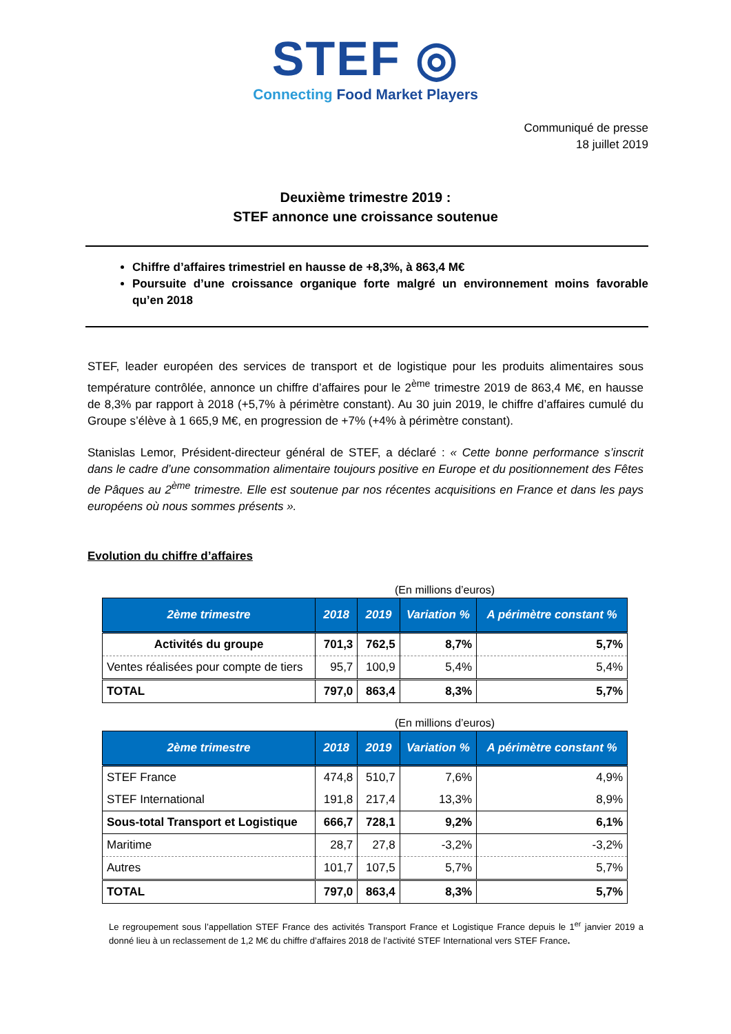STEF ◎
Connecting Food Market Players
Communiqué de presse
18 juillet 2019
Deuxième trimestre 2019 :
STEF annonce une croissance soutenue
Chiffre d’affaires trimestriel en hausse de +8,3%, à 863,4 M€
Poursuite d’une croissance organique forte malgré un environnement moins favorable qu’en 2018
STEF, leader européen des services de transport et de logistique pour les produits alimentaires sous température contrôlée, annonce un chiffre d’affaires pour le 2<sup>ème</sup> trimestre 2019 de 863,4 M€, en hausse de 8,3% par rapport à 2018 (+5,7% à périmètre constant). Au 30 juin 2019, le chiffre d’affaires cumulé du Groupe s’élève à 1 665,9 M€, en progression de +7% (+4% à périmètre constant).
Stanislas Lemor, Président-directeur général de STEF, a déclaré : « Cette bonne performance s’inscrit dans le cadre d’une consommation alimentaire toujours positive en Europe et du positionnement des Fêtes de Pâques au 2<sup>ème</sup> trimestre. Elle est soutenue par nos récentes acquisitions en France et dans les pays européens où nous sommes présents ».
Evolution du chiffre d’affaires
(En millions d’euros)
| 2ème trimestre | 2018 | 2019 | Variation % | A périmètre constant % |
| --- | --- | --- | --- | --- |
| Activités du groupe | 701,3 | 762,5 | 8,7% | 5,7% |
| Ventes réalisées pour compte de tiers | 95,7 | 100,9 | 5,4% | 5,4% |
| TOTAL | 797,0 | 863,4 | 8,3% | 5,7% |
(En millions d’euros)
| 2ème trimestre | 2018 | 2019 | Variation % | A périmètre constant % |
| --- | --- | --- | --- | --- |
| STEF France | 474,8 | 510,7 | 7,6% | 4,9% |
| STEF International | 191,8 | 217,4 | 13,3% | 8,9% |
| Sous-total Transport et Logistique | 666,7 | 728,1 | 9,2% | 6,1% |
| Maritime | 28,7 | 27,8 | -3,2% | -3,2% |
| Autres | 101,7 | 107,5 | 5,7% | 5,7% |
| TOTAL | 797,0 | 863,4 | 8,3% | 5,7% |
Le regroupement sous l’appellation STEF France des activités Transport France et Logistique France depuis le 1<sup>er</sup> janvier 2019 a donné lieu à un reclassement de 1,2 M€ du chiffre d’affaires 2018 de l’activité STEF International vers STEF France.